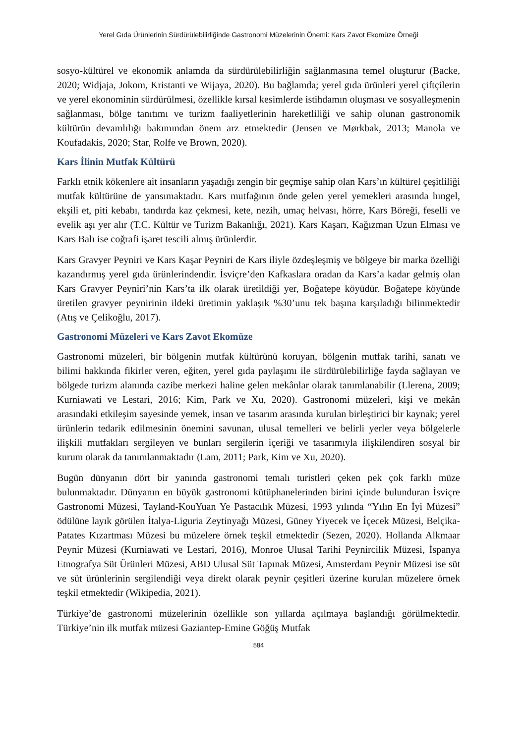Yerel Gıda Ürünlerinin Sürdürülebilirliğinde Gastronomi Müzelerinin Önemi: Kars Zavot Ekomüze Örneği
sosyo-kültürel ve ekonomik anlamda da sürdürülebilirliğin sağlanmasına temel oluşturur (Backe, 2020; Widjaja, Jokom, Kristanti ve Wijaya, 2020). Bu bağlamda; yerel gıda ürünleri yerel çiftçilerin ve yerel ekonominin sürdürülmesi, özellikle kırsal kesimlerde istihdamın oluşması ve sosyalleşmenin sağlanması, bölge tanıtımı ve turizm faaliyetlerinin hareketliliği ve sahip olunan gastronomik kültürün devamlılığı bakımından önem arz etmektedir (Jensen ve Mørkbak, 2013; Manola ve Koufadakis, 2020; Star, Rolfe ve Brown, 2020).
Kars İlinin Mutfak Kültürü
Farklı etnik kökenlere ait insanların yaşadığı zengin bir geçmişe sahip olan Kars’ın kültürel çeşitliliği mutfak kültürüne de yansımaktadır. Kars mutfağının önde gelen yerel yemekleri arasında hıngel, ekşili et, piti kebabı, tandırda kaz çekmesi, kete, nezih, umaç helvası, hörre, Kars Böreği, feselli ve evelik aşı yer alır (T.C. Kültür ve Turizm Bakanlığı, 2021). Kars Kaşarı, Kağızman Uzun Elması ve Kars Balı ise coğrafi işaret tescili almış ürünlerdir.
Kars Gravyer Peyniri ve Kars Kaşar Peyniri de Kars iliyle özdeşleşmiş ve bölgeye bir marka özelliği kazandırmış yerel gıda ürünlerindendir. İsviçre’den Kafkaslara oradan da Kars’a kadar gelmiş olan Kars Gravyer Peyniri’nin Kars’ta ilk olarak üretildiği yer, Boğatepe köyüdür. Boğatepe köyünde üretilen gravyer peynirinin ildeki üretimin yaklaşık %30’unu tek başına karşıladığı bilinmektedir (Atış ve Çelikoğlu, 2017).
Gastronomi Müzeleri ve Kars Zavot Ekomüze
Gastronomi müzeleri, bir bölgenin mutfak kültürünü koruyan, bölgenin mutfak tarihi, sanatı ve bilimi hakkında fikirler veren, eğiten, yerel gıda paylaşımı ile sürdürülebilirliğe fayda sağlayan ve bölgede turizm alanında cazibe merkezi haline gelen mekânlar olarak tanımlanabilir (Llerena, 2009; Kurniawati ve Lestari, 2016; Kim, Park ve Xu, 2020). Gastronomi müzeleri, kişi ve mekân arasındaki etkileşim sayesinde yemek, insan ve tasarım arasında kurulan birleştirici bir kaynak; yerel ürünlerin tedarik edilmesinin önemini savunan, ulusal temelleri ve belirli yerler veya bölgelerle ilişkili mutfakları sergileyen ve bunları sergilerin içeriği ve tasarımıyla ilişkilendiren sosyal bir kurum olarak da tanımlanmaktadır (Lam, 2011; Park, Kim ve Xu, 2020).
Bugün dünyanın dört bir yanında gastronomi temalı turistleri çeken pek çok farklı müze bulunmaktadır. Dünyanın en büyük gastronomi kütüphanelerinden birini içinde bulunduran İsviçre Gastronomi Müzesi, Tayland-KouYuan Ye Pastacılık Müzesi, 1993 yılında “Yılın En İyi Müzesi” ödülüne layık görülen İtalya-Liguria Zeytinyağı Müzesi, Güney Yiyecek ve İçecek Müzesi, Belçika-Patates Kızartması Müzesi bu müzelere örnek teşkil etmektedir (Sezen, 2020). Hollanda Alkmaar Peynir Müzesi (Kurniawati ve Lestari, 2016), Monroe Ulusal Tarihi Peynircilik Müzesi, İspanya Etnografya Süt Ürünleri Müzesi, ABD Ulusal Süt Tapınak Müzesi, Amsterdam Peynir Müzesi ise süt ve süt ürünlerinin sergilendiği veya direkt olarak peynir çeşitleri üzerine kurulan müzelere örnek teşkil etmektedir (Wikipedia, 2021).
Türkiye’de gastronomi müzelerinin özellikle son yıllarda açılmaya başlandığı görülmektedir. Türkiye’nin ilk mutfak müzesi Gaziantep-Emine Göğüş Mutfak
584